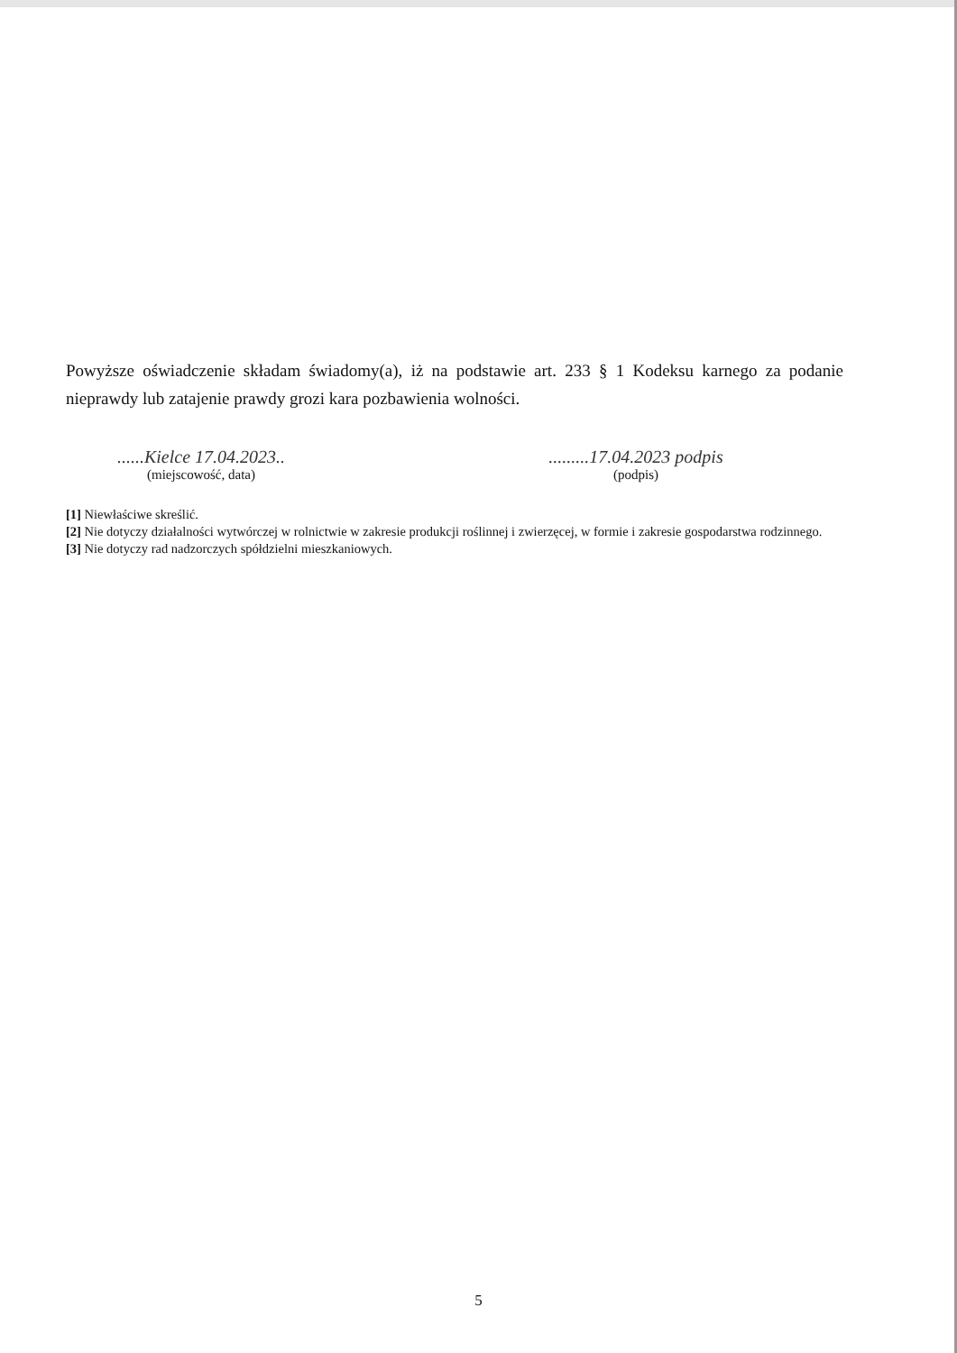Powyższe oświadczenie składam świadomy(a), iż na podstawie art. 233 § 1 Kodeksu karnego za podanie nieprawdy lub zatajenie prawdy grozi kara pozbawienia wolności.
......Kielce 17.04.2023..
(miejscowość, data)
.........17.04.2023 podpis
(podpis)
[1] Niewłaściwe skreślić.
[2] Nie dotyczy działalności wytwórczej w rolnictwie w zakresie produkcji roślinnej i zwierzęcej, w formie i zakresie gospodarstwa rodzinnego.
[3] Nie dotyczy rad nadzorczych spółdzielni mieszkaniowych.
5